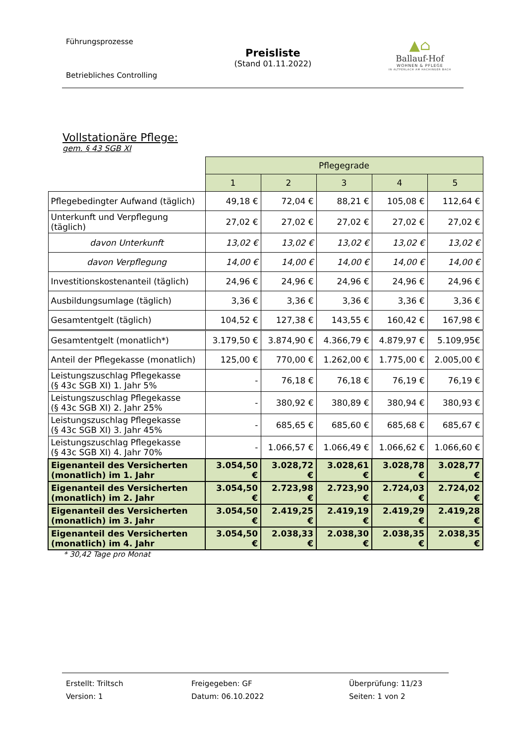Führungsprozesse
Betriebliches Controlling
Preisliste
(Stand 01.11.2022)
▲⌂
Ballauf-Hof
WOHNEN & PFLEGE
IN ALTPERLACH AM HACHINGER BACH
Vollstationäre Pflege:
gem. § 43 SGB XI
| | Pflegegrade | | | | |
| | 1 | 2 | 3 | 4 | 5 |
| Pflegebedingter Aufwand (täglich) | 49,18 € | 72,04 € | 88,21 € | 105,08 € | 112,64 € |
| Unterkunft und Verpflegung (täglich) | 27,02 € | 27,02 € | 27,02 € | 27,02 € | 27,02 € |
| davon Unterkunft | 13,02 € | 13,02 € | 13,02 € | 13,02 € | 13,02 € |
| davon Verpflegung | 14,00 € | 14,00 € | 14,00 € | 14,00 € | 14,00 € |
| Investitionskostenanteil (täglich) | 24,96 € | 24,96 € | 24,96 € | 24,96 € | 24,96 € |
| Ausbildungsumlage (täglich) | 3,36 € | 3,36 € | 3,36 € | 3,36 € | 3,36 € |
| Gesamtentgelt (täglich) | 104,52 € | 127,38 € | 143,55 € | 160,42 € | 167,98 € |
| Gesamtentgelt (monatlich*) | 3.179,50 € | 3.874,90 € | 4.366,79 € | 4.879,97 € | 5.109,95€ |
| Anteil der Pflegekasse (monatlich) | 125,00 € | 770,00 € | 1.262,00 € | 1.775,00 € | 2.005,00 € |
| Leistungszuschlag Pflegekasse (§ 43c SGB XI) 1. Jahr 5% | - | 76,18 € | 76,18 € | 76,19 € | 76,19 € |
| Leistungszuschlag Pflegekasse (§ 43c SGB XI) 2. Jahr 25% | - | 380,92 € | 380,89 € | 380,94 € | 380,93 € |
| Leistungszuschlag Pflegekasse (§ 43c SGB XI) 3. Jahr 45% | - | 685,65 € | 685,60 € | 685,68 € | 685,67 € |
| Leistungszuschlag Pflegekasse (§ 43c SGB XI) 4. Jahr 70% | - | 1.066,57 € | 1.066,49 € | 1.066,62 € | 1.066,60 € |
| Eigenanteil des Versicherten (monatlich) im 1. Jahr | 3.054,50 € | 3.028,72 € | 3.028,61 € | 3.028,78 € | 3.028,77 € |
| Eigenanteil des Versicherten (monatlich) im 2. Jahr | 3.054,50 € | 2.723,98 € | 2.723,90 € | 2.724,03 € | 2.724,02 € |
| Eigenanteil des Versicherten (monatlich) im 3. Jahr | 3.054,50 € | 2.419,25 € | 2.419,19 € | 2.419,29 € | 2.419,28 € |
| Eigenanteil des Versicherten (monatlich) im 4. Jahr | 3.054,50 € | 2.038,33 € | 2.038,30 € | 2.038,35 € | 2.038,35 € |
* 30,42 Tage pro Monat
Erstellt: Triltsch
Version: 1
Freigegeben: GF
Datum: 06.10.2022
Überprüfung: 11/23
Seiten: 1 von 2